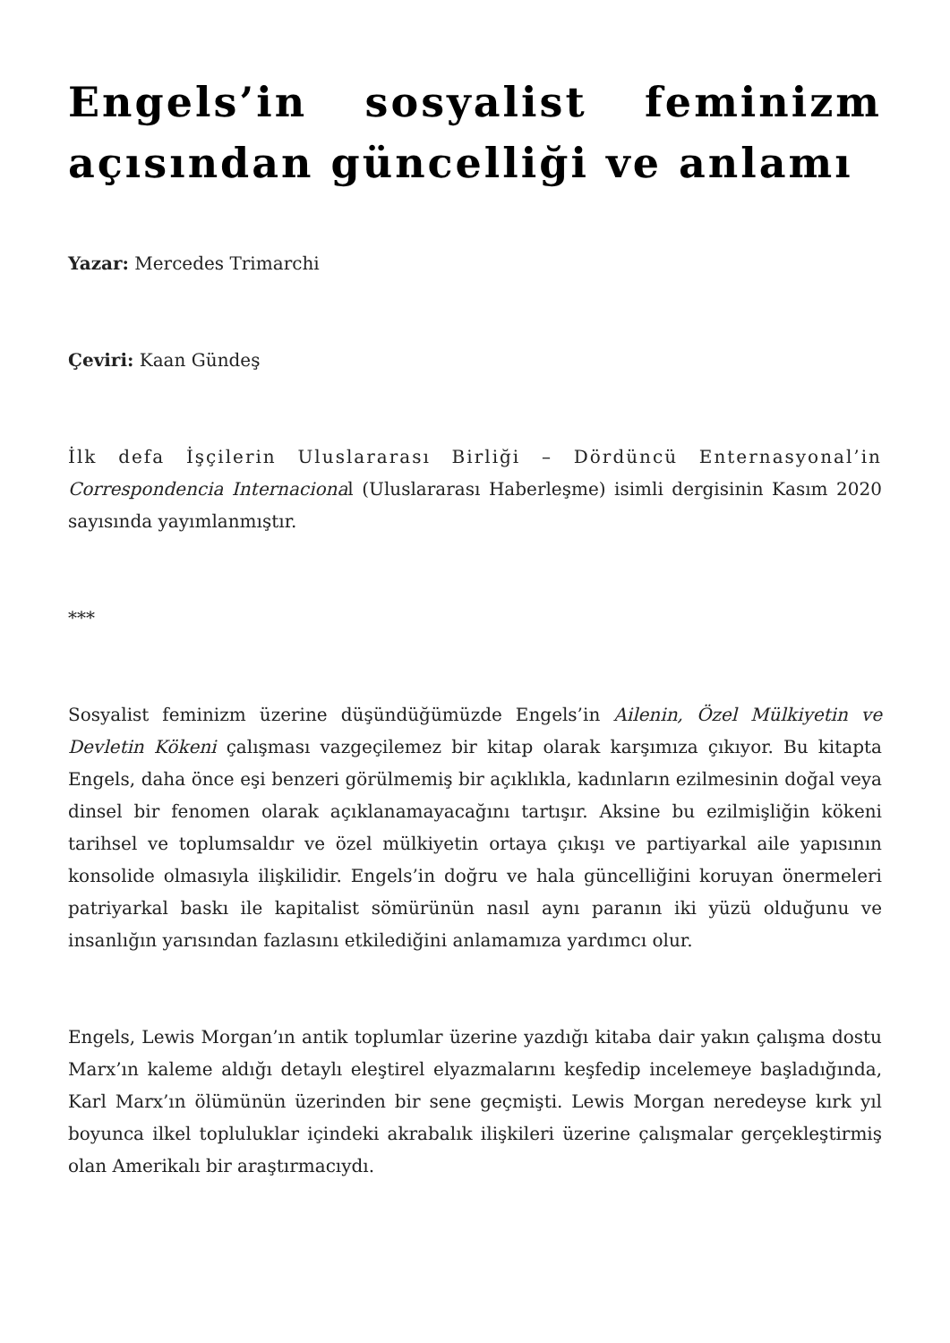Engels’in sosyalist feminizm açısından güncelliği ve anlamı
Yazar: Mercedes Trimarchi
Çeviri: Kaan Gündeş
İlk defa İşçilerin Uluslararası Birliği – Dördüncü Enternasyonal’in Correspondencia Internacional (Uluslararası Haberleşme) isimli dergisinin Kasım 2020 sayısında yayımlanmıştır.
***
Sosyalist feminizm üzerine düşündüğümüzde Engels’in Ailenin, Özel Mülkiyetin ve Devletin Kökeni çalışması vazgeçilemez bir kitap olarak karşımıza çıkıyor. Bu kitapta Engels, daha önce eşi benzeri görülmemiş bir açıklıkla, kadınların ezilmesinin doğal veya dinsel bir fenomen olarak açıklanamayacağını tartışır. Aksine bu ezilmişliğin kökeni tarihsel ve toplumsaldır ve özel mülkiyetin ortaya çıkışı ve partiyarkal aile yapısının konsolide olmasıyla ilişkilidir. Engels’in doğru ve hala güncelliğini koruyan önermeleri patriyarkal baskı ile kapitalist sömürünün nasıl aynı paranın iki yüzü olduğunu ve insanlığın yarısından fazlasını etkilediğini anlamamıza yardımcı olur.
Engels, Lewis Morgan’ın antik toplumlar üzerine yazdığı kitaba dair yakın çalışma dostu Marx’ın kaleme aldığı detaylı eleştirel elyazmalarını keşfedip incelemeye başladığında, Karl Marx’ın ölümünün üzerinden bir sene geçmişti. Lewis Morgan neredeyse kırk yıl boyunca ilkel topluluklar içindeki akrabalık ilişkileri üzerine çalışmalar gerçekleştirmiş olan Amerikalı bir araştırmacıydı.